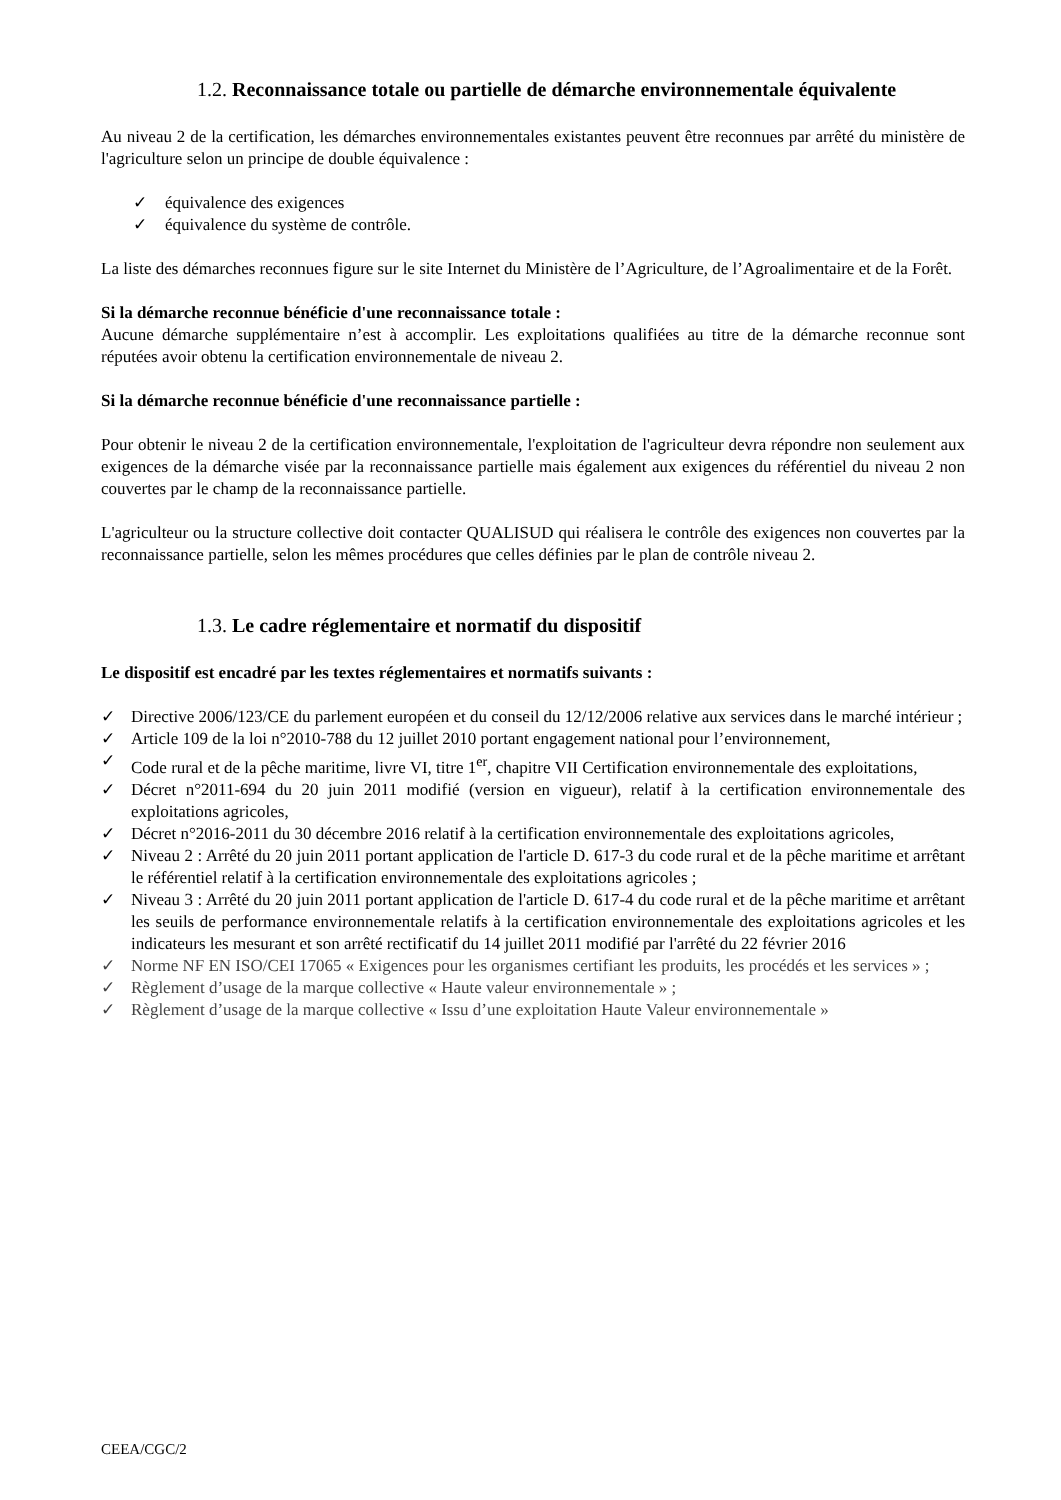1.2. Reconnaissance totale ou partielle de démarche environnementale équivalente
Au niveau 2 de la certification, les démarches environnementales existantes peuvent être reconnues par arrêté du ministère de l'agriculture selon un principe de double équivalence :
✓ équivalence des exigences
✓ équivalence du système de contrôle.
La liste des démarches reconnues figure sur le site Internet du Ministère de l’Agriculture, de l’Agroalimentaire et de la Forêt.
Si la démarche reconnue bénéficie d'une reconnaissance totale :
Aucune démarche supplémentaire n’est à accomplir. Les exploitations qualifiées au titre de la démarche reconnue sont réputées avoir obtenu la certification environnementale de niveau 2.
Si la démarche reconnue bénéficie d'une reconnaissance partielle :
Pour obtenir le niveau 2 de la certification environnementale, l'exploitation de l'agriculteur devra répondre non seulement aux exigences de la démarche visée par la reconnaissance partielle mais également aux exigences du référentiel du niveau 2 non couvertes par le champ de la reconnaissance partielle.
L'agriculteur ou la structure collective doit contacter QUALISUD qui réalisera le contrôle des exigences non couvertes par la reconnaissance partielle, selon les mêmes procédures que celles définies par le plan de contrôle niveau 2.
1.3. Le cadre réglementaire et normatif du dispositif
Le dispositif est encadré par les textes réglementaires et normatifs suivants :
✓ Directive 2006/123/CE du parlement européen et du conseil du 12/12/2006 relative aux services dans le marché intérieur ;
✓ Article 109 de la loi n°2010-788 du 12 juillet 2010 portant engagement national pour l’environnement,
✓ Code rural et de la pêche maritime, livre VI, titre 1<sup>er</sup>, chapitre VII Certification environnementale des exploitations,
✓ Décret n°2011-694 du 20 juin 2011 modifié (version en vigueur), relatif à la certification environnementale des exploitations agricoles,
✓ Décret n°2016-2011 du 30 décembre 2016 relatif à la certification environnementale des exploitations agricoles,
✓ Niveau 2 : Arrêté du 20 juin 2011 portant application de l'article D. 617-3 du code rural et de la pêche maritime et arrêtant le référentiel relatif à la certification environnementale des exploitations agricoles ;
✓ Niveau 3 : Arrêté du 20 juin 2011 portant application de l'article D. 617-4 du code rural et de la pêche maritime et arrêtant les seuils de performance environnementale relatifs à la certification environnementale des exploitations agricoles et les indicateurs les mesurant et son arrêté rectificatif du 14 juillet 2011 modifié par l'arrêté du 22 février 2016
✓ Norme NF EN ISO/CEI 17065 « Exigences pour les organismes certifiant les produits, les procédés et les services » ;
✓ Règlement d’usage de la marque collective « Haute valeur environnementale » ;
✓ Règlement d’usage de la marque collective « Issu d’une exploitation Haute Valeur environnementale »
CEEA/CGC/2